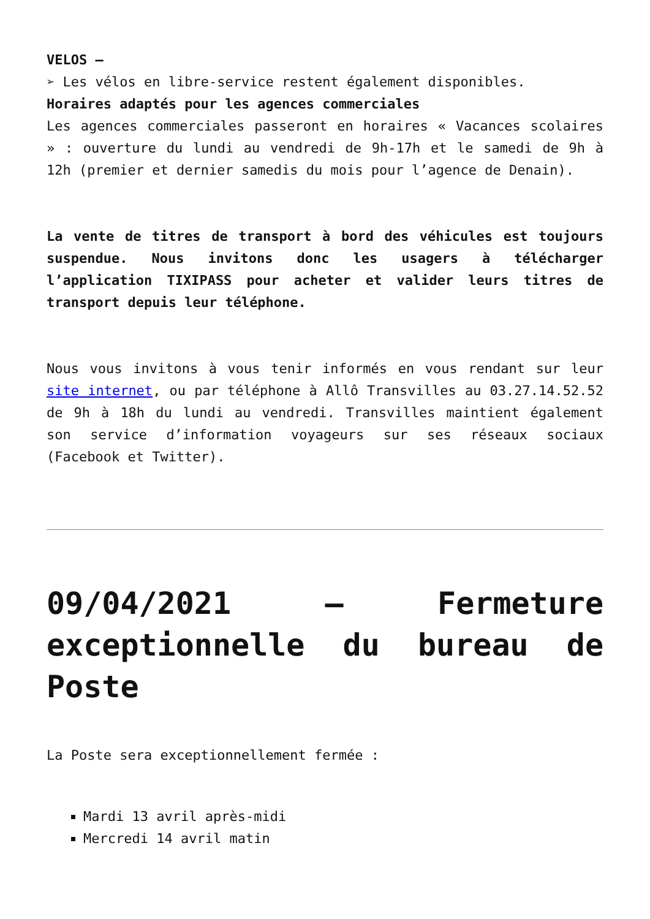VELOS –
➢ Les vélos en libre-service restent également disponibles.
Horaires adaptés pour les agences commerciales
Les agences commerciales passeront en horaires « Vacances scolaires » : ouverture du lundi au vendredi de 9h-17h et le samedi de 9h à 12h (premier et dernier samedis du mois pour l’agence de Denain).
La vente de titres de transport à bord des véhicules est toujours suspendue. Nous invitons donc les usagers à télécharger l’application TIXIPASS pour acheter et valider leurs titres de transport depuis leur téléphone.
Nous vous invitons à vous tenir informés en vous rendant sur leur site internet, ou par téléphone à Allô Transvilles au 03.27.14.52.52 de 9h à 18h du lundi au vendredi. Transvilles maintient également son service d’information voyageurs sur ses réseaux sociaux (Facebook et Twitter).
09/04/2021 – Fermeture exceptionnelle du bureau de Poste
La Poste sera exceptionnellement fermée :
Mardi 13 avril après-midi
Mercredi 14 avril matin